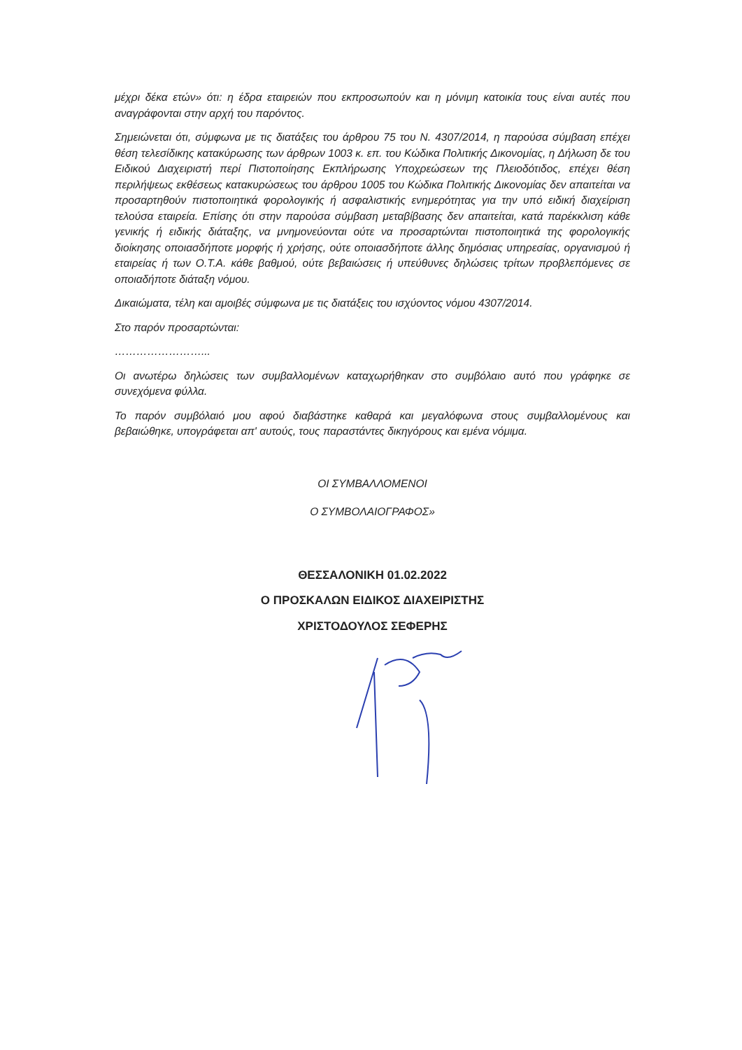μέχρι δέκα ετών» ότι: η έδρα εταιρειών που εκπροσωπούν και η μόνιμη κατοικία τους είναι αυτές που αναγράφονται στην αρχή του παρόντος.
Σημειώνεται ότι, σύμφωνα με τις διατάξεις του άρθρου 75 του Ν. 4307/2014, η παρούσα σύμβαση επέχει θέση τελεσίδικης κατακύρωσης των άρθρων 1003 κ. επ. του Κώδικα Πολιτικής Δικονομίας, η Δήλωση δε του Ειδικού Διαχειριστή περί Πιστοποίησης Εκπλήρωσης Υποχρεώσεων της Πλειοδότιδος, επέχει θέση περιλήψεως εκθέσεως κατακυρώσεως του άρθρου 1005 του Κώδικα Πολιτικής Δικονομίας δεν απαιτείται να προσαρτηθούν πιστοποιητικά φορολογικής ή ασφαλιστικής ενημερότητας για την υπό ειδική διαχείριση τελούσα εταιρεία. Επίσης ότι στην παρούσα σύμβαση μεταβίβασης δεν απαιτείται, κατά παρέκκλιση κάθε γενικής ή ειδικής διάταξης, να μνημονεύονται ούτε να προσαρτώνται πιστοποιητικά της φορολογικής διοίκησης οποιασδήποτε μορφής ή χρήσης, ούτε οποιασδήποτε άλλης δημόσιας υπηρεσίας, οργανισμού ή εταιρείας ή των Ο.Τ.Α. κάθε βαθμού, ούτε βεβαιώσεις ή υπεύθυνες δηλώσεις τρίτων προβλεπόμενες σε οποιαδήποτε διάταξη νόμου.
Δικαιώματα, τέλη και αμοιβές σύμφωνα με τις διατάξεις του ισχύοντος νόμου 4307/2014.
Στο παρόν προσαρτώνται:
……………………...
Οι ανωτέρω δηλώσεις των συμβαλλομένων καταχωρήθηκαν στο συμβόλαιο αυτό που γράφηκε σε συνεχόμενα φύλλα.
Το παρόν συμβόλαιό μου αφού διαβάστηκε καθαρά και μεγαλόφωνα στους συμβαλλομένους και βεβαιώθηκε, υπογράφεται απ' αυτούς, τους παραστάντες δικηγόρους και εμένα νόμιμα.
ΟΙ ΣΥΜΒΑΛΛΟΜΕΝΟΙ
Ο ΣΥΜΒΟΛΑΙΟΓΡΑΦΟΣ»
ΘΕΣΣΑΛΟΝΙΚΗ 01.02.2022
Ο ΠΡΟΣΚΑΛΩΝ ΕΙΔΙΚΟΣ ΔΙΑΧΕΙΡΙΣΤΗΣ
ΧΡΙΣΤΟΔΟΥΛΟΣ ΣΕΦΕΡΗΣ